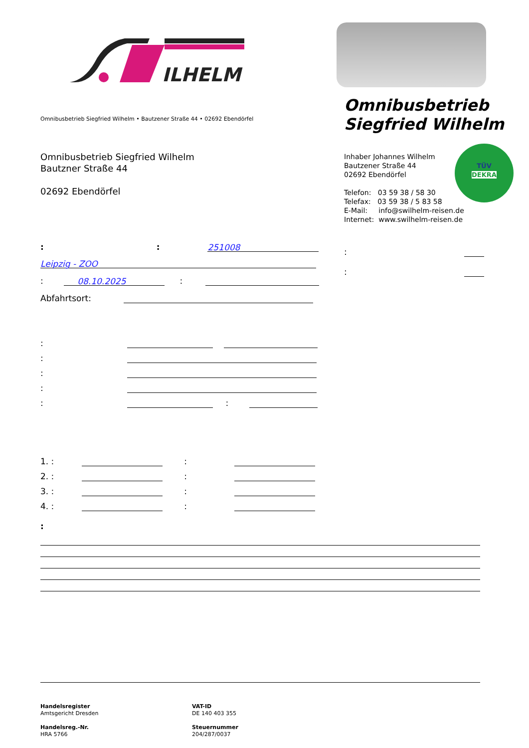ILHELM
Omnibusbetrieb Siegfried Wilhelm • Bautzener Straße 44 • 02692 Ebendörfel
Omnibusbetrieb
Siegfried Wilhelm
Omnibusbetrieb Siegfried Wilhelm
Bautzner Straße 44
02692 Ebendörfel
Inhaber Johannes Wilhelm
Bautzener Straße 44
02692 Ebendörfel
Telefon: 03 59 38 / 58 30
Telefax: 03 59 38 / 5 83 58
E-Mail: info@swilhelm-reisen.de
Internet: www.swilhelm-reisen.de
TÜV
DEKRA
: : 251008
Leipzig - ZOO
: 08.10.2025 :
Abfahrtsort:
:
:
:
:
: :
:
:
1. : :
2. : :
3. : :
4. : :
:
Handelsregister
Amtsgericht Dresden
Handelsreg.-Nr.
HRA 5766
VAT-ID
DE 140 403 355
Steuernummer
204/287/0037